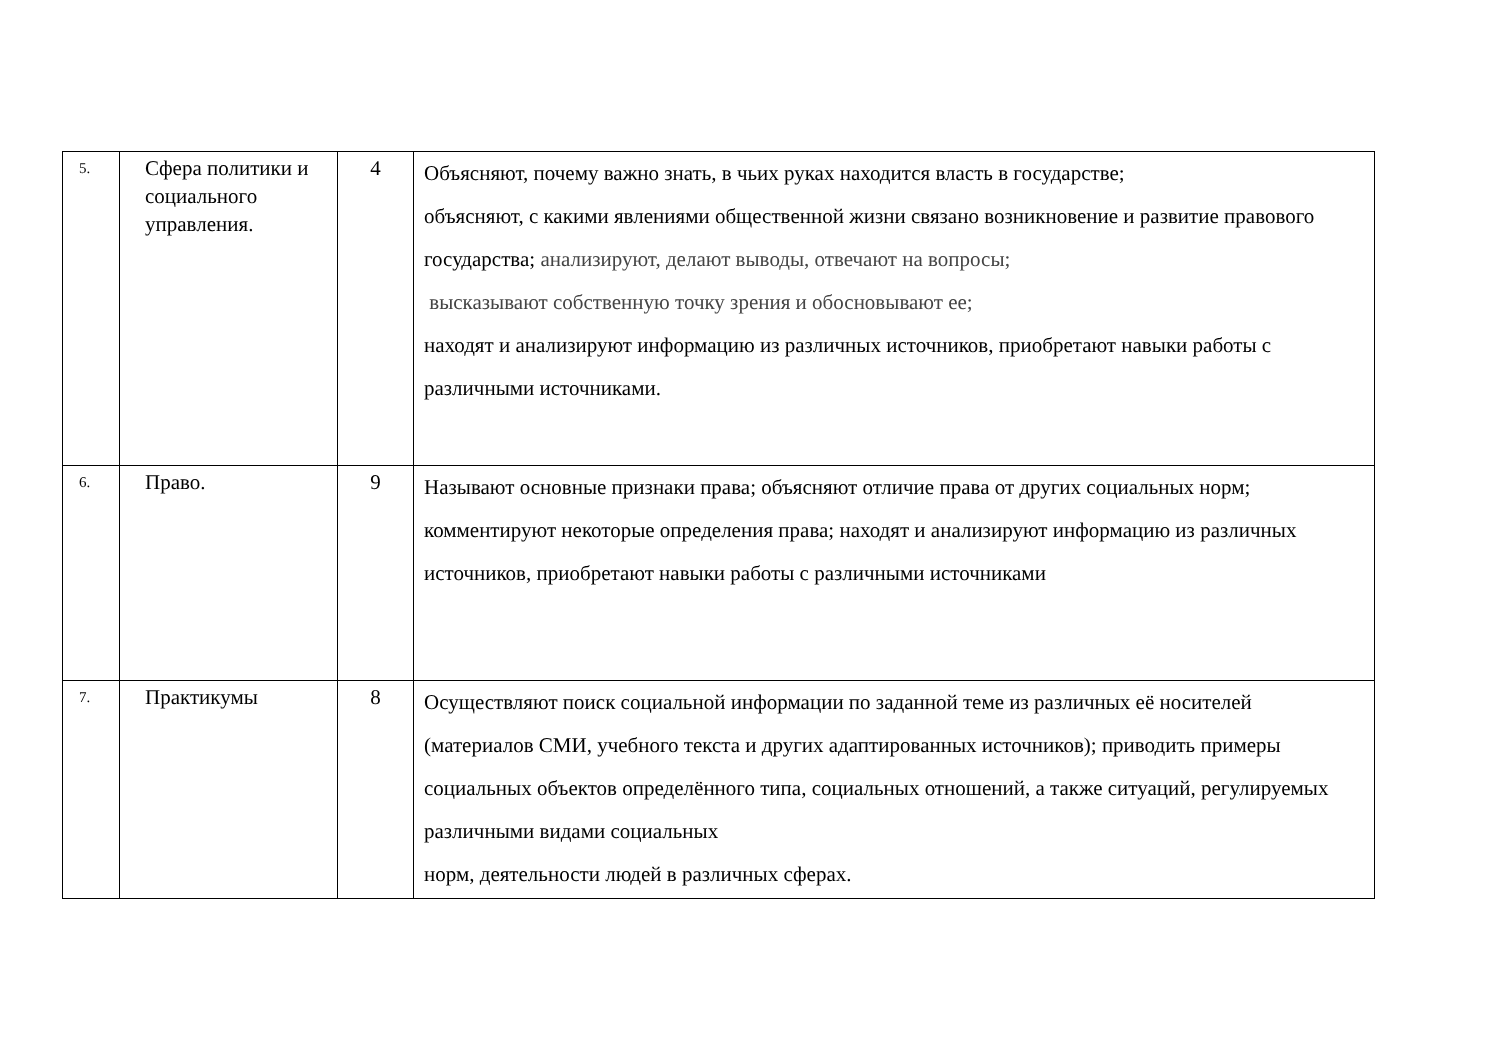| 5. | Сфера политики и социального управления. | 4 | Объясняют, почему важно знать, в чьих руках находится власть в государстве; объясняют, с какими явлениями общественной жизни связано возникновение и развитие правового государства; анализируют, делают выводы, отвечают на вопросы; высказывают собственную точку зрения и обосновывают ее; находят и анализируют информацию из различных источников, приобретают навыки работы с различными источниками. |
| 6. | Право. | 9 | Называют основные признаки права; объясняют отличие права от других социальных норм; комментируют некоторые определения права; находят и анализируют информацию из различных источников, приобретают навыки работы с различными источниками |
| 7. | Практикумы | 8 | Осуществляют поиск социальной информации по заданной теме из различных её носителей (материалов СМИ, учебного текста и других адаптированных источников); приводить примеры социальных объектов определённого типа, социальных отношений, а также ситуаций, регулируемых различными видами социальных норм, деятельности людей в различных сферах. |